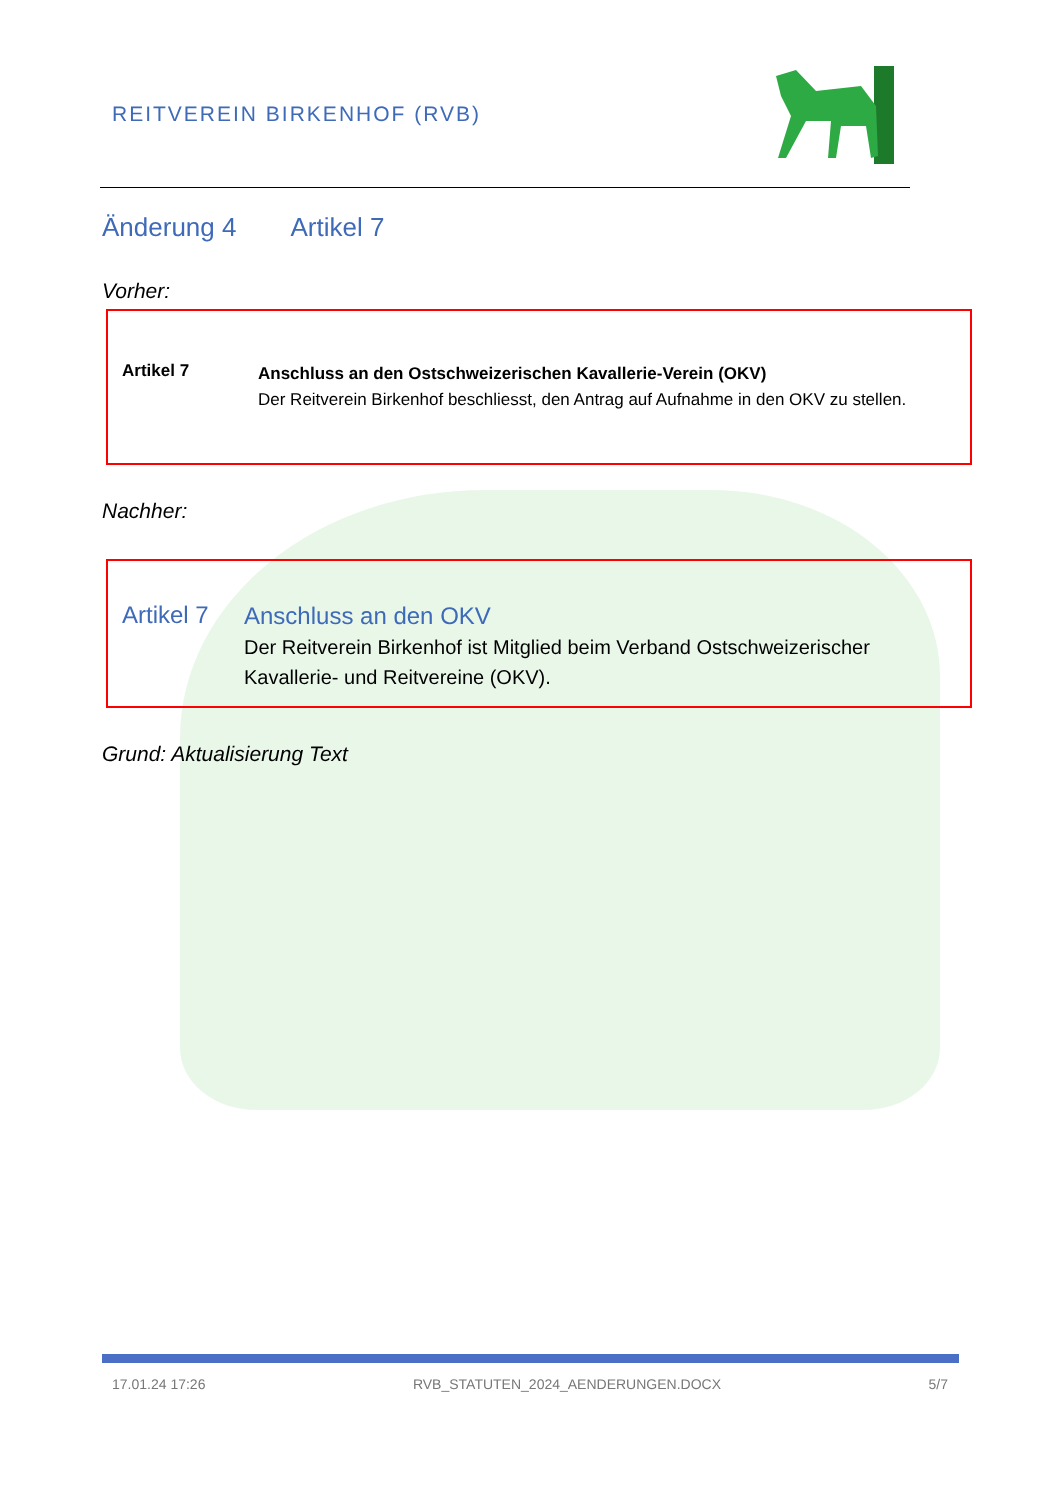REITVEREIN BIRKENHOF (RVB)
Änderung 4 Artikel 7
Vorher:
Artikel 7
Anschluss an den Ostschweizerischen Kavallerie-Verein (OKV)
Der Reitverein Birkenhof beschliesst, den Antrag auf Aufnahme in den OKV zu stellen.
Nachher:
Artikel 7
Anschluss an den OKV
Der Reitverein Birkenhof ist Mitglied beim Verband Ostschweizerischer Kavallerie- und Reitvereine (OKV).
Grund: Aktualisierung Text
17.01.24 17:26 RVB_STATUTEN_2024_AENDERUNGEN.DOCX 5/7